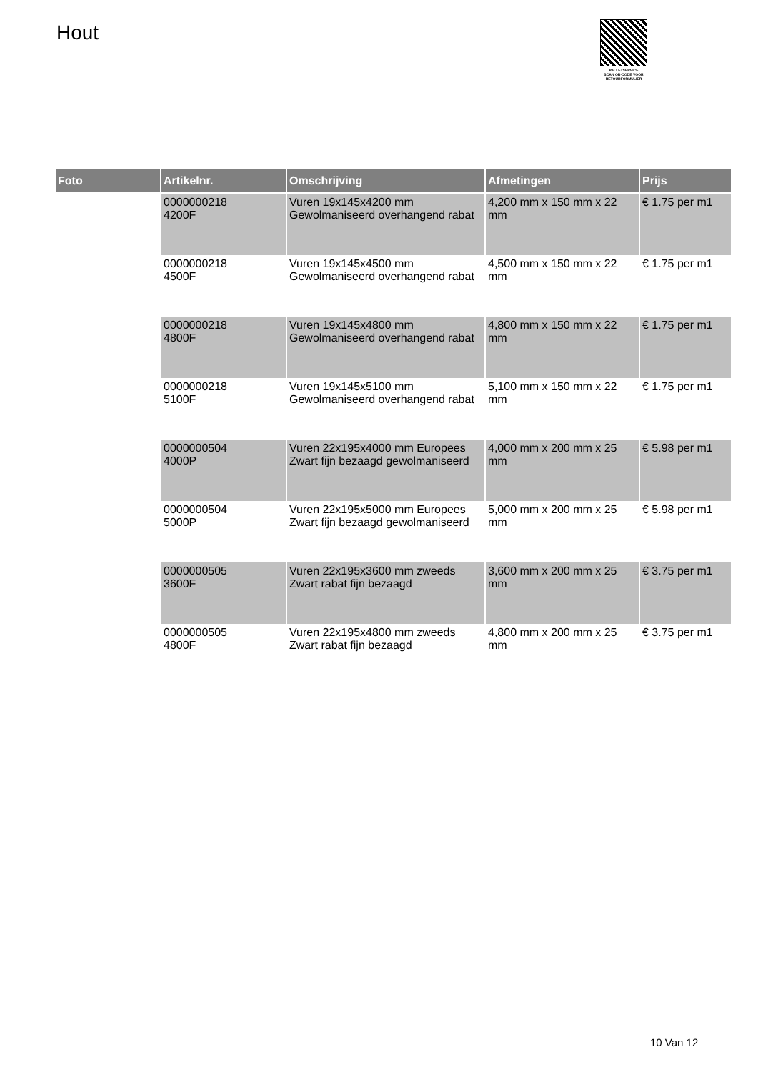Hout
PALLETSERVICE
SCAN QR-CODE VOOR
RETOURFORMULIER
| Foto | Artikelnr. | Omschrijving | Afmetingen | Prijs |
| --- | --- | --- | --- | --- |
| | 0000000218 4200F | Vuren 19x145x4200 mm Gewolmaniseerd overhangend rabat | 4,200 mm x 150 mm x 22 mm | € 1.75 per m1 |
| | 0000000218 4500F | Vuren 19x145x4500 mm Gewolmaniseerd overhangend rabat | 4,500 mm x 150 mm x 22 mm | € 1.75 per m1 |
| | 0000000218 4800F | Vuren 19x145x4800 mm Gewolmaniseerd overhangend rabat | 4,800 mm x 150 mm x 22 mm | € 1.75 per m1 |
| | 0000000218 5100F | Vuren 19x145x5100 mm Gewolmaniseerd overhangend rabat | 5,100 mm x 150 mm x 22 mm | € 1.75 per m1 |
| | 0000000504 4000P | Vuren 22x195x4000 mm Europees Zwart fijn bezaagd gewolmaniseerd | 4,000 mm x 200 mm x 25 mm | € 5.98 per m1 |
| | 0000000504 5000P | Vuren 22x195x5000 mm Europees Zwart fijn bezaagd gewolmaniseerd | 5,000 mm x 200 mm x 25 mm | € 5.98 per m1 |
| | 0000000505 3600F | Vuren 22x195x3600 mm zweeds Zwart rabat fijn bezaagd | 3,600 mm x 200 mm x 25 mm | € 3.75 per m1 |
| | 0000000505 4800F | Vuren 22x195x4800 mm zweeds Zwart rabat fijn bezaagd | 4,800 mm x 200 mm x 25 mm | € 3.75 per m1 |
10 Van 12